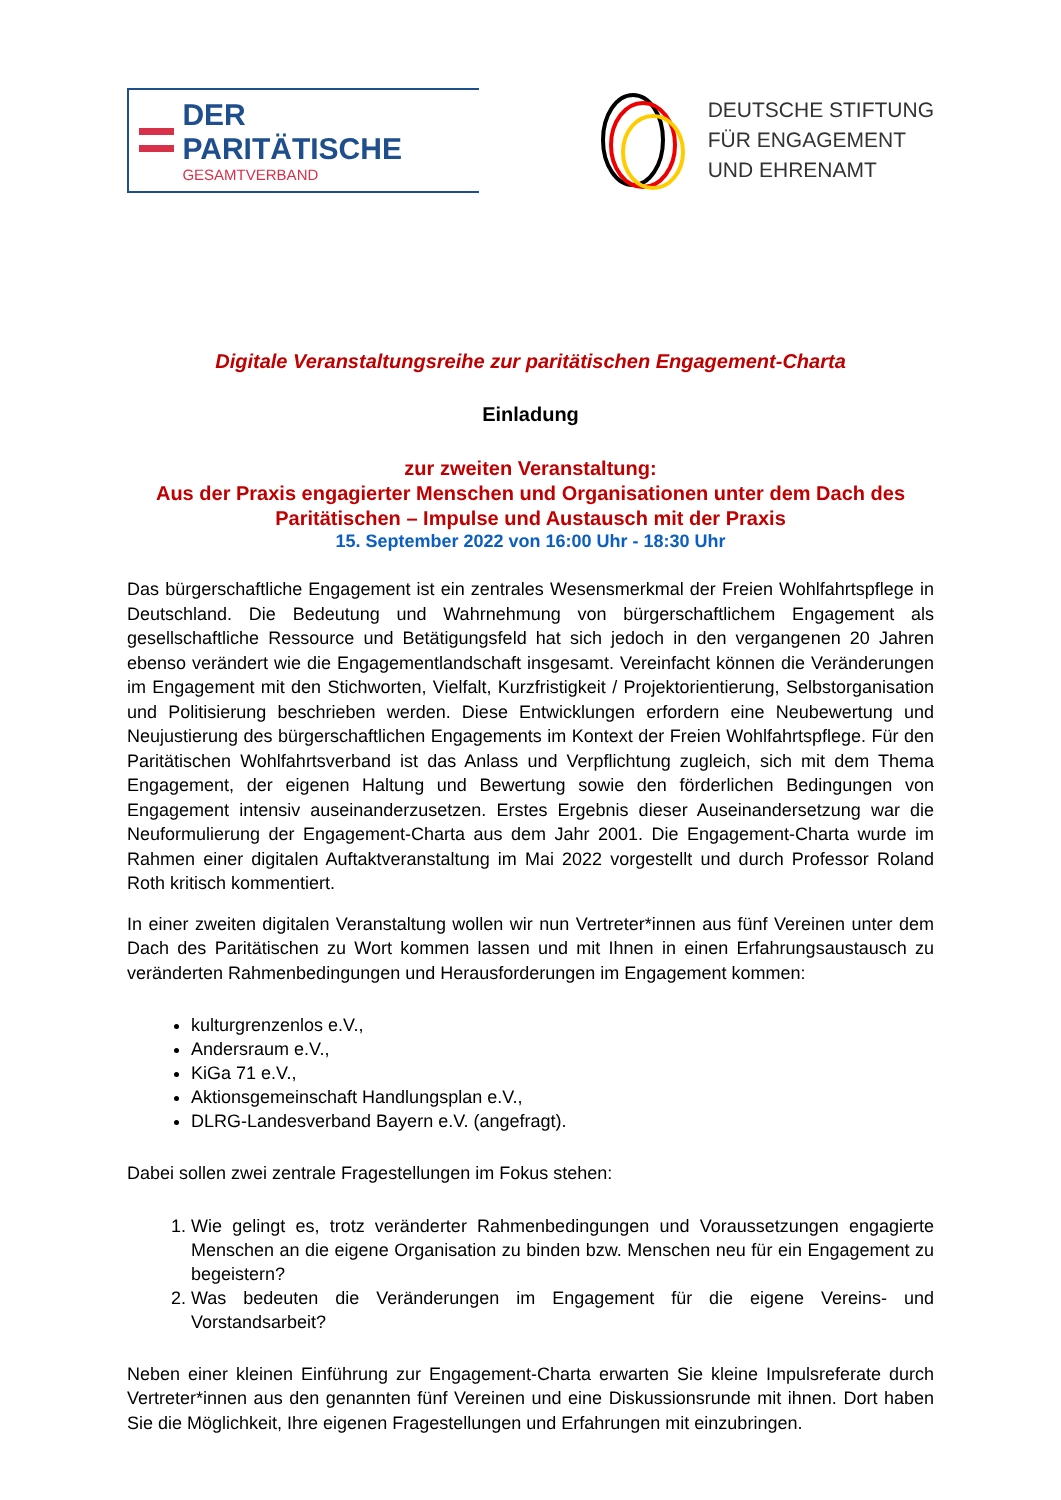DER PARITÄTISCHE
GESAMTVERBAND
DEUTSCHE STIFTUNG
FÜR ENGAGEMENT
UND EHRENAMT
Digitale Veranstaltungsreihe zur paritätischen Engagement-Charta
Einladung
zur zweiten Veranstaltung:
Aus der Praxis engagierter Menschen und Organisationen unter dem Dach des Paritätischen – Impulse und Austausch mit der Praxis
15. September 2022 von 16:00 Uhr - 18:30 Uhr
Das bürgerschaftliche Engagement ist ein zentrales Wesensmerkmal der Freien Wohlfahrtspflege in Deutschland. Die Bedeutung und Wahrnehmung von bürgerschaftlichem Engagement als gesellschaftliche Ressource und Betätigungsfeld hat sich jedoch in den vergangenen 20 Jahren ebenso verändert wie die Engagementlandschaft insgesamt. Vereinfacht können die Veränderungen im Engagement mit den Stichworten, Vielfalt, Kurzfristigkeit / Projektorientierung, Selbstorganisation und Politisierung beschrieben werden. Diese Entwicklungen erfordern eine Neubewertung und Neujustierung des bürgerschaftlichen Engagements im Kontext der Freien Wohlfahrtspflege. Für den Paritätischen Wohlfahrtsverband ist das Anlass und Verpflichtung zugleich, sich mit dem Thema Engagement, der eigenen Haltung und Bewertung sowie den förderlichen Bedingungen von Engagement intensiv auseinanderzusetzen. Erstes Ergebnis dieser Auseinandersetzung war die Neuformulierung der Engagement-Charta aus dem Jahr 2001. Die Engagement-Charta wurde im Rahmen einer digitalen Auftaktveranstaltung im Mai 2022 vorgestellt und durch Professor Roland Roth kritisch kommentiert.
In einer zweiten digitalen Veranstaltung wollen wir nun Vertreter*innen aus fünf Vereinen unter dem Dach des Paritätischen zu Wort kommen lassen und mit Ihnen in einen Erfahrungsaustausch zu veränderten Rahmenbedingungen und Herausforderungen im Engagement kommen:
kulturgrenzenlos e.V.,
Andersraum e.V.,
KiGa 71 e.V.,
Aktionsgemeinschaft Handlungsplan e.V.,
DLRG-Landesverband Bayern e.V. (angefragt).
Dabei sollen zwei zentrale Fragestellungen im Fokus stehen:
1. Wie gelingt es, trotz veränderter Rahmenbedingungen und Voraussetzungen engagierte Menschen an die eigene Organisation zu binden bzw. Menschen neu für ein Engagement zu begeistern?
2. Was bedeuten die Veränderungen im Engagement für die eigene Vereins- und Vorstandsarbeit?
Neben einer kleinen Einführung zur Engagement-Charta erwarten Sie kleine Impulsreferate durch Vertreter*innen aus den genannten fünf Vereinen und eine Diskussionsrunde mit ihnen. Dort haben Sie die Möglichkeit, Ihre eigenen Fragestellungen und Erfahrungen mit einzubringen.